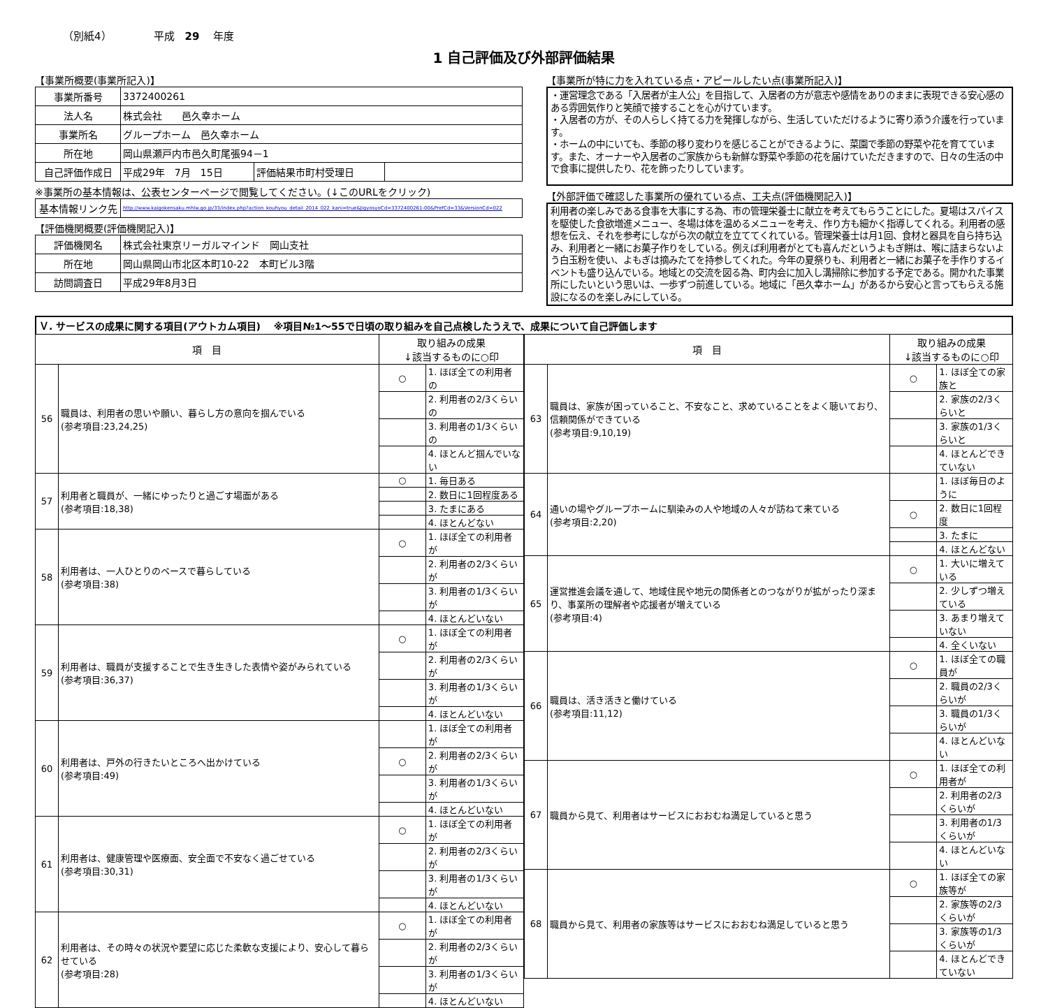（別紙4） 平成　29　 年度
1 自己評価及び外部評価結果
【事業所概要(事業所記入)】
| 事業所番号 | 3372400261 | | |
| 法人名 | 株式会社 邑久幸ホーム | | |
| 事業所名 | グループホーム 邑久幸ホーム | | |
| 所在地 | 岡山県瀬戸内市邑久町尾張94－1 | | |
| 自己評価作成日 | 平成29年 7月 15日 | 評価結果市町村受理日 | |
※事業所の基本情報は、公表センターページで閲覧してください。(↓このURLをクリック)
| 基本情報リンク先 | http://www.kaigokensaku.mhlw.go.jp/33/index.php?action_kouhyou_detail_2014_022_kani=true&JigyosyoCd=3372400261-00&PrefCd=33&VersionCd=022 |
【評価機関概要(評価機関記入)】
| 評価機関名 | 株式会社東京リーガルマインド 岡山支社 |
| 所在地 | 岡山県岡山市北区本町10-22 本町ビル3階 |
| 訪問調査日 | 平成29年8月3日 |
【事業所が特に力を入れている点・アピールしたい点(事業所記入)】
・運営理念である「入居者が主人公」を目指して、入居者の方が意志や感情をありのままに表現できる安心感のある雰囲気作りと笑顔で接することを心がけています。
・入居者の方が、その人らしく持てる力を発揮しながら、生活していただけるように寄り添う介護を行っています。
・ホームの中にいても、季節の移り変わりを感じることができるように、菜園で季節の野菜や花を育てています。また、オーナーや入居者のご家族からも新鮮な野菜や季節の花を届けていただきますので、日々の生活の中で食事に提供したり、花を飾ったりしています。
【外部評価で確認した事業所の優れている点、工夫点(評価機関記入)】
利用者の楽しみである食事を大事にする為、市の管理栄養士に献立を考えてもらうことにした。夏場はスパイスを駆使した食欲増進メニュー、冬場は体を温めるメニューを考え、作り方も細かく指導してくれる。利用者の感想を伝え、それを参考にしながら次の献立を立ててくれている。管理栄養士は月1回、食材と器具を自ら持ち込み、利用者と一緒にお菓子作りをしている。例えば利用者がとても喜んだというよもぎ餅は、喉に詰まらないよう白玉粉を使い、よもぎは摘みたてを持参してくれた。今年の夏祭りも、利用者と一緒にお菓子を手作りするイベントも盛り込んでいる。地域との交流を図る為、町内会に加入し溝掃除に参加する予定である。開かれた事業所にしたいという思いは、一歩ずつ前進している。地域に「邑久幸ホーム」があるから安心と言ってもらえる施設になるのを楽しみにしている。
Ｖ. サービスの成果に関する項目(アウトカム項目)　 ※項目№1～55で日頃の取り組みを自己点検したうえで、成果について自己評価します
| 項 目 | | 取り組みの成果 ↓該当するものに○印 | |
| --- | --- | --- | --- |
| 56 | 職員は、利用者の思いや願い、暮らし方の意向を掴んでいる (参考項目:23,24,25) | ○ | 1. ほぼ全ての利用者の |
| | | | 2. 利用者の2/3くらいの |
| | | | 3. 利用者の1/3くらいの |
| | | | 4. ほとんど掴んでいない |
| 57 | 利用者と職員が、一緒にゆったりと過ごす場面がある (参考項目:18,38) | ○ | 1. 毎日ある |
| | | | 2. 数日に1回程度ある |
| | | | 3. たまにある |
| | | | 4. ほとんどない |
| 58 | 利用者は、一人ひとりのペースで暮らしている (参考項目:38) | ○ | 1. ほぼ全ての利用者が |
| | | | 2. 利用者の2/3くらいが |
| | | | 3. 利用者の1/3くらいが |
| | | | 4. ほとんどいない |
| 59 | 利用者は、職員が支援することで生き生きした表情や姿がみられている (参考項目:36,37) | ○ | 1. ほぼ全ての利用者が |
| | | | 2. 利用者の2/3くらいが |
| | | | 3. 利用者の1/3くらいが |
| | | | 4. ほとんどいない |
| 60 | 利用者は、戸外の行きたいところへ出かけている (参考項目:49) | | 1. ほぼ全ての利用者が |
| | | ○ | 2. 利用者の2/3くらいが |
| | | | 3. 利用者の1/3くらいが |
| | | | 4. ほとんどいない |
| 61 | 利用者は、健康管理や医療面、安全面で不安なく過ごせている (参考項目:30,31) | ○ | 1. ほぼ全ての利用者が |
| | | | 2. 利用者の2/3くらいが |
| | | | 3. 利用者の1/3くらいが |
| | | | 4. ほとんどいない |
| 62 | 利用者は、その時々の状況や要望に応じた柔軟な支援により、安心して暮らせている (参考項目:28) | ○ | 1. ほぼ全ての利用者が |
| | | | 2. 利用者の2/3くらいが |
| | | | 3. 利用者の1/3くらいが |
| | | | 4. ほとんどいない |
| 項 目 | | 取り組みの成果 ↓該当するものに○印 | |
| --- | --- | --- | --- |
| 63 | 職員は、家族が困っていること、不安なこと、求めていることをよく聴いており、信頼関係ができている (参考項目:9,10,19) | ○ | 1. ほぼ全ての家族と |
| | | | 2. 家族の2/3くらいと |
| | | | 3. 家族の1/3くらいと |
| | | | 4. ほとんどできていない |
| 64 | 通いの場やグループホームに馴染みの人や地域の人々が訪ねて来ている (参考項目:2,20) | | 1. ほぼ毎日のように |
| | | ○ | 2. 数日に1回程度 |
| | | | 3. たまに |
| | | | 4. ほとんどない |
| 65 | 運営推進会議を通して、地域住民や地元の関係者とのつながりが拡がったり深まり、事業所の理解者や応援者が増えている (参考項目:4) | ○ | 1. 大いに増えている |
| | | | 2. 少しずつ増えている |
| | | | 3. あまり増えていない |
| | | | 4. 全くいない |
| 66 | 職員は、活き活きと働けている (参考項目:11,12) | ○ | 1. ほぼ全ての職員が |
| | | | 2. 職員の2/3くらいが |
| | | | 3. 職員の1/3くらいが |
| | | | 4. ほとんどいない |
| 67 | 職員から見て、利用者はサービスにおおむね満足していると思う | ○ | 1. ほぼ全ての利用者が |
| | | | 2. 利用者の2/3くらいが |
| | | | 3. 利用者の1/3くらいが |
| | | | 4. ほとんどいない |
| 68 | 職員から見て、利用者の家族等はサービスにおおむね満足していると思う | ○ | 1. ほぼ全ての家族等が |
| | | | 2. 家族等の2/3くらいが |
| | | | 3. 家族等の1/3くらいが |
| | | | 4. ほとんどできていない |